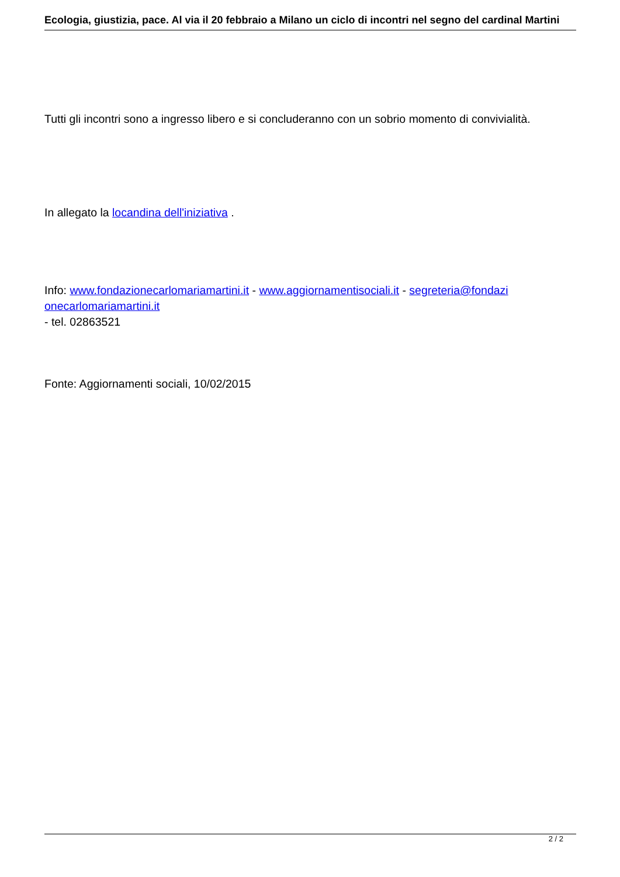Ecologia, giustizia, pace. Al via il 20 febbraio a Milano un ciclo di incontri nel segno del cardinal Martini
Tutti gli incontri sono a ingresso libero e si concluderanno con un sobrio momento di convivialità.
In allegato la locandina dell'iniziativa .
Info: www.fondazionecarlomariamartini.it - www.aggiornamentisociali.it - segreteria@fondazi onecarlomariamartini.it
- tel. 02863521
Fonte: Aggiornamenti sociali, 10/02/2015
2 / 2